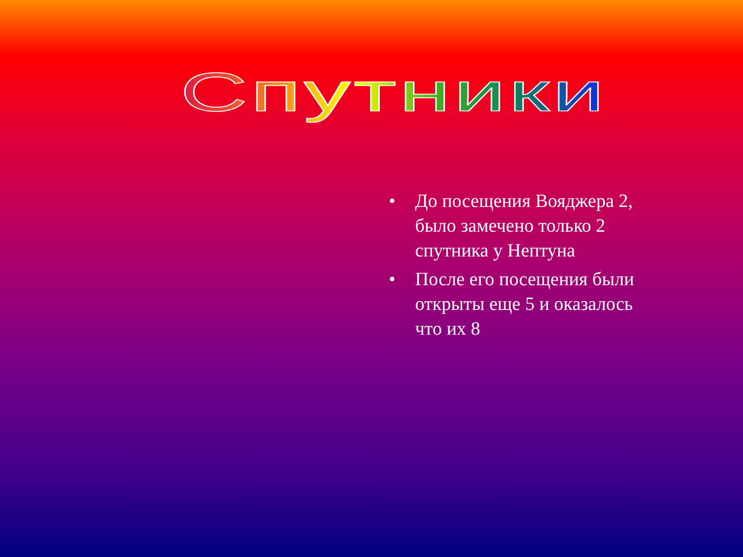Спутники
• До посещения Вояджера 2, было замечено только 2 спутника у Нептуна
• После его посещения были открыты еще 5 и оказалось что их 8